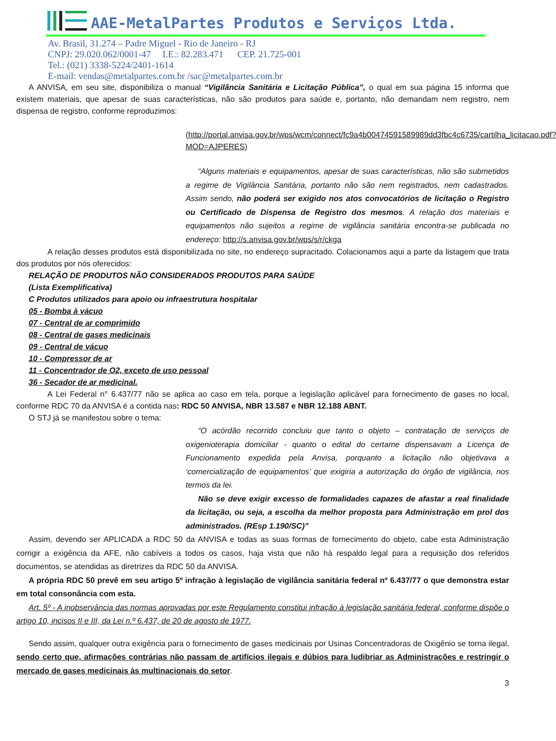AAE-MetalPartes Produtos e Serviços Ltda.
Av. Brasil, 31.274 – Padre Miguel - Rio de Janeiro - RJ
CNPJ: 29.020.062/0001-47 I.E.: 82.283.471 CEP. 21.725-001
Tel.: (021) 3338-5224/2401-1614
E-mail: vendas@metalpartes.com.br /sac@metalpartes.com.br
A ANVISA, em seu site, disponibiliza o manual “Vigilância Sanitária e Licitação Pública”, o qual em sua página 15 informa que existem materiais, que apesar de suas características, não são produtos para saúde e, portanto, não demandam nem registro, nem dispensa de registro, conforme reproduzimos:
(http://portal.anvisa.gov.br/wps/wcm/connect/fc9a4b00474591589989dd3fbc4c6735/cartilha_licitacao.pdf?MOD=AJPERES)
“Alguns materiais e equipamentos, apesar de suas características, não são submetidos a regime de Vigilância Sanitária, portanto não são nem registrados, nem cadastrados. Assim sendo, não poderá ser exigido nos atos convocatórios de licitação o Registro ou Certificado de Dispensa de Registro dos mesmos. A relação dos materiais e equipamentos não sujeitos a regime de vigilância sanitária encontra-se publicada no endereço: http://s.anvisa.gov.br/wps/s/r/ckga
A relação desses produtos está disponibilizada no site, no endereço supracitado. Colacionamos aqui a parte da listagem que trata dos produtos por nós oferecidos:
RELAÇÃO DE PRODUTOS NÃO CONSIDERADOS PRODUTOS PARA SAÚDE
(Lista Exemplificativa)
C Produtos utilizados para apoio ou infraestrutura hospitalar
05 - Bomba à vácuo
07 - Central de ar comprimido
08 - Central de gases medicinais
09 - Central de vácuo
10 - Compressor de ar
11 - Concentrador de O2, exceto de uso pessoal
36 - Secador de ar medicinal.
A Lei Federal n° 6.437/77 não se aplica ao caso em tela, porque a legislação aplicável para fornecimento de gases no local, conforme RDC 70 da ANVISA é a contida nas: RDC 50 ANVISA, NBR 13.587 e NBR 12.188 ABNT.
O STJ já se manifestou sobre o tema:
“O acórdão recorrido concluiu que tanto o objeto – contratação de serviços de oxigenioterapia domiciliar - quanto o edital do certame dispensavam a Licença de Funcionamento expedida pela Anvisa, porquanto a licitação não objetivava a ‘comercialização de equipamentos’ que exigiria a autorização do órgão de vigilância, nos termos da lei.
Não se deve exigir excesso de formalidades capazes de afastar a real finalidade da licitação, ou seja, a escolha da melhor proposta para Administração em prol dos administrados. (REsp 1.190/SC)”
Assim, devendo ser APLICADA a RDC 50 da ANVISA e todas as suas formas de fornecimento do objeto, cabe esta Administração corrigir a exigência da AFE, não cabíveis a todos os casos, haja vista que não há respaldo legal para a requisição dos referidos documentos, se atendidas as diretrizes da RDC 50 da ANVISA.
A própria RDC 50 prevê em seu artigo 5º infração à legislação de vigilância sanitária federal nº 6.437/77 o que demonstra estar em total consonância com esta.
Art. 5º - A inobservância das normas aprovadas por este Regulamento constitui infração à legislação sanitária federal, conforme dispõe o artigo 10, incisos II e III, da Lei n.º 6.437, de 20 de agosto de 1977.
Sendo assim, qualquer outra exigência para o fornecimento de gases medicinais por Usinas Concentradoras de Oxigênio se torna ilegal, sendo certo que, afirmações contrárias não passam de artifícios ilegais e dúbios para ludibriar as Administrações e restringir o mercado de gases medicinais às multinacionais do setor.
3